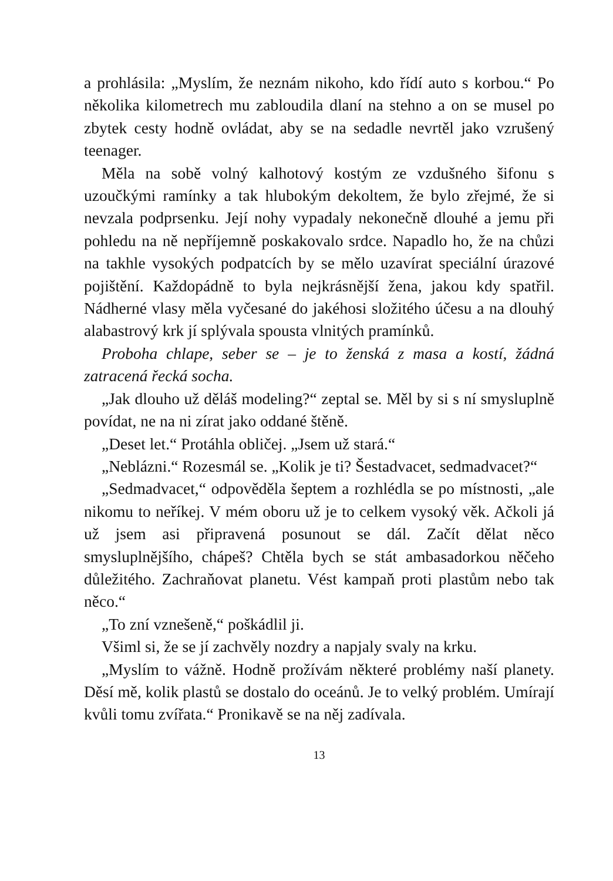a prohlásila: „Myslím, že neznám nikoho, kdo řídí auto s korbou.“ Po několika kilometrech mu zabloudila dlaní na stehno a on se musel po zbytek cesty hodně ovládat, aby se na sedadle nevrtěl jako vzrušený teenager.
Měla na sobě volný kalhotový kostým ze vzdušného šifonu s uzoučkými ramínky a tak hlubokým dekoltem, že bylo zřejmé, že si nevzala podprsenku. Její nohy vypadaly nekonečně dlouhé a jemu při pohledu na ně nepříjemně poskakovalo srdce. Napadlo ho, že na chůzi na takhle vysokých podpatcích by se mělo uzavírat speciální úrazové pojištění. Každopádně to byla nejkrásnější žena, jakou kdy spatřil. Nádherné vlasy měla vyčesané do jakéhosi složitého účesu a na dlouhý alabastrový krk jí splývala spousta vlnitých pramínků.
Proboha chlape, seber se – je to ženská z masa a kostí, žádná zatracená řecká socha.
„Jak dlouho už děláš modeling?“ zeptal se. Měl by si s ní smysluplně povídat, ne na ni zírat jako oddané štěně.
„Deset let.“ Protáhla obličej. „Jsem už stará.“
„Neblázni.“ Rozesmál se. „Kolik je ti? Šestadvacet, sedmadvacet?“
„Sedmadvacet,“ odpověděla šeptem a rozhlédla se po místnosti, „ale nikomu to neříkej. V mém oboru už je to celkem vysoký věk. Ačkoli já už jsem asi připravená posunout se dál. Začít dělat něco smysluplnějšího, chápeš? Chtěla bych se stát ambasadorkou něčeho důležitého. Zachraňovat planetu. Vést kampaň proti plastům nebo tak něco.“
„To zní vznešeně,“ poškádlil ji.
Všiml si, že se jí zachvěly nozdry a napjaly svaly na krku.
„Myslím to vážně. Hodně prožívám některé problémy naší planety. Děsí mě, kolik plastů se dostalo do oceánů. Je to velký problém. Umírají kvůli tomu zvířata.“ Pronikavě se na něj zadívala.
13